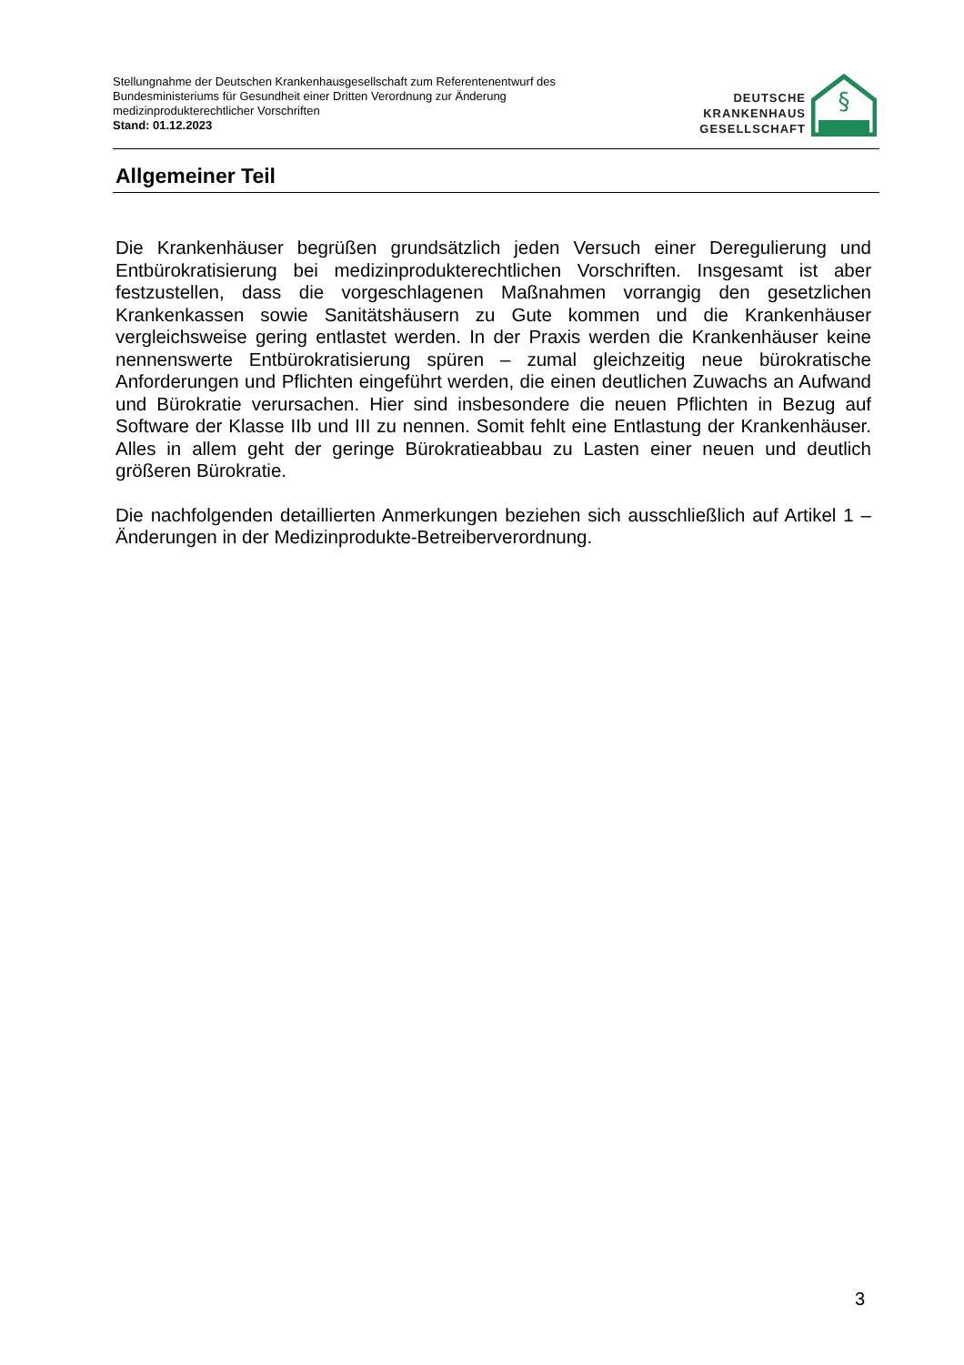Stellungnahme der Deutschen Krankenhausgesellschaft zum Referentenentwurf des
Bundesministeriums für Gesundheit einer Dritten Verordnung zur Änderung
medizinprodukterechtlicher Vorschriften
Stand: 01.12.2023
DEUTSCHE
KRANKENHAUS
GESELLSCHAFT
§
Allgemeiner Teil
Die Krankenhäuser begrüßen grundsätzlich jeden Versuch einer Deregulierung und Entbürokratisierung bei medizinprodukterechtlichen Vorschriften. Insgesamt ist aber festzustellen, dass die vorgeschlagenen Maßnahmen vorrangig den gesetzlichen Krankenkassen sowie Sanitätshäusern zu Gute kommen und die Krankenhäuser vergleichsweise gering entlastet werden. In der Praxis werden die Krankenhäuser keine nennenswerte Entbürokratisierung spüren – zumal gleichzeitig neue bürokratische Anforderungen und Pflichten eingeführt werden, die einen deutlichen Zuwachs an Aufwand und Bürokratie verursachen. Hier sind insbesondere die neuen Pflichten in Bezug auf Software der Klasse IIb und III zu nennen. Somit fehlt eine Entlastung der Krankenhäuser. Alles in allem geht der geringe Bürokratieabbau zu Lasten einer neuen und deutlich größeren Bürokratie.
Die nachfolgenden detaillierten Anmerkungen beziehen sich ausschließlich auf Artikel 1 – Änderungen in der Medizinprodukte-Betreiberverordnung.
3